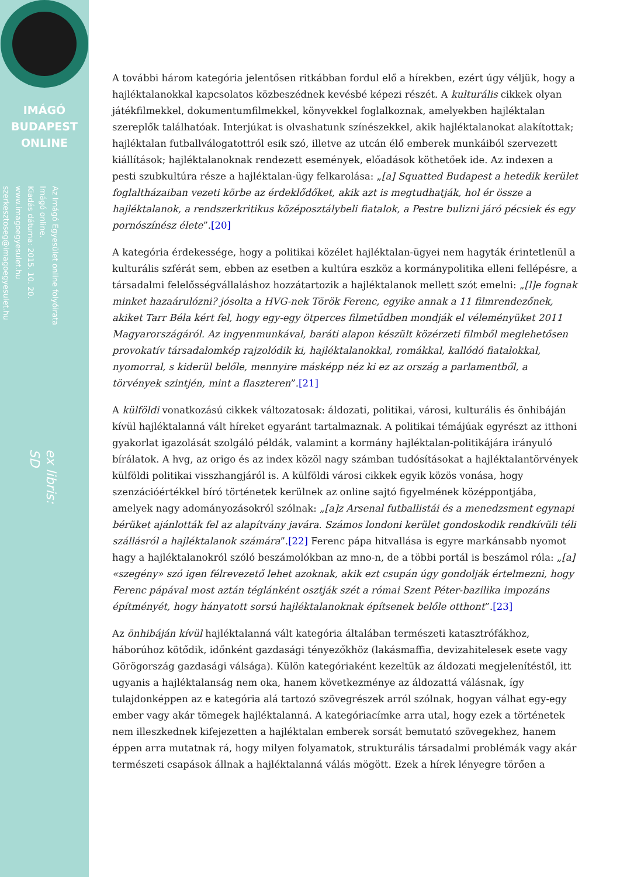IMÁGÓ
BUDAPEST
ONLINE
Az Imágó Egyesület online folyóirata
Imágó online.
Kiadás dátuma: 2015. 10. 20.
www.imagoegyesulet.hu
szerkesztoseg@imagoegyesulet.hu
ex libris:
SD
A további három kategória jelentősen ritkábban fordul elő a hírekben, ezért úgy véljük, hogy a hajléktalanokkal kapcsolatos közbeszédnek kevésbé képezi részét. A kulturális cikkek olyan játékfilmekkel, dokumentumfilmekkel, könyvekkel foglalkoznak, amelyekben hajléktalan szereplők találhatóak. Interjúkat is olvashatunk színészekkel, akik hajléktalanokat alakítottak; hajléktalan futballválogatottról esik szó, illetve az utcán élő emberek munkáiból szervezett kiállítások; hajléktalanoknak rendezett események, előadások köthetőek ide. Az indexen a pesti szubkultúra része a hajléktalan-ügy felkarolása: „[a] Squatted Budapest a hetedik kerület foglaltházaiban vezeti körbe az érdeklődőket, akik azt is megtudhatják, hol ér össze a hajléktalanok, a rendszerkritikus középosztálybeli fiatalok, a Pestre bulizni járó pécsiek és egy pornószínész élete”.[20]
A kategória érdekessége, hogy a politikai közélet hajléktalan-ügyei nem hagyták érintetlenül a kulturális szférát sem, ebben az esetben a kultúra eszköz a kormánypolitika elleni fellépésre, a társadalmi felelősségvállaláshoz hozzátartozik a hajléktalanok mellett szót emelni: „[l]e fognak minket hazaárulózni? jósolta a HVG-nek Török Ferenc, egyike annak a 11 filmrendezőnek, akiket Tarr Béla kért fel, hogy egy-egy ötperces filmetűdben mondják el véleményüket 2011 Magyarországáról. Az ingyenmunkával, baráti alapon készült közérzeti filmből meglehetősen provokatív társadalomkép rajzolódik ki, hajléktalanokkal, romákkal, kallódó fiatalokkal, nyomorral, s kiderül belőle, mennyire másképp néz ki ez az ország a parlamentből, a törvények szintjén, mint a flaszteren”.[21]
A külföldi vonatkozású cikkek változatosak: áldozati, politikai, városi, kulturális és önhibáján kívül hajléktalanná vált híreket egyaránt tartalmaznak. A politikai témájúak egyrészt az itthoni gyakorlat igazolását szolgáló példák, valamint a kormány hajléktalan-politikájára irányuló bírálatok. A hvg, az origo és az index közöl nagy számban tudósításokat a hajléktalantörvények külföldi politikai visszhangjáról is. A külföldi városi cikkek egyik közös vonása, hogy szenzációértékkel bíró történetek kerülnek az online sajtó figyelmének középpontjába, amelyek nagy adományozásokról szólnak: „[a]z Arsenal futballistái és a menedzsment egynapi bérüket ajánlották fel az alapítvány javára. Számos londoni kerület gondoskodik rendkívüli téli szállásról a hajléktalanok számára”.[22] Ferenc pápa hitvallása is egyre markánsabb nyomot hagy a hajléktalanokról szóló beszámolókban az mno-n, de a többi portál is beszámol róla: „[a] «szegény» szó igen félrevezető lehet azoknak, akik ezt csupán úgy gondolják értelmezni, hogy Ferenc pápával most aztán téglánként osztják szét a római Szent Péter-bazilika impozáns építményét, hogy hányatott sorsú hajléktalanoknak építsenek belőle otthont”.[23]
Az önhibáján kívül hajléktalanná vált kategória általában természeti katasztrófákhoz, háborúhoz kötődik, időnként gazdasági tényezőkhöz (lakásmaffia, devizahitelesek esete vagy Görögország gazdasági válsága). Külön kategóriaként kezeltük az áldozati megjelenítéstől, itt ugyanis a hajléktalanság nem oka, hanem következménye az áldozattá válásnak, így tulajdonképpen az e kategória alá tartozó szövegrészek arról szólnak, hogyan válhat egy-egy ember vagy akár tömegek hajléktalanná. A kategóriacímke arra utal, hogy ezek a történetek nem illeszkednek kifejezetten a hajléktalan emberek sorsát bemutató szövegekhez, hanem éppen arra mutatnak rá, hogy milyen folyamatok, strukturális társadalmi problémák vagy akár természeti csapások állnak a hajléktalanná válás mögött. Ezek a hírek lényegre törően a